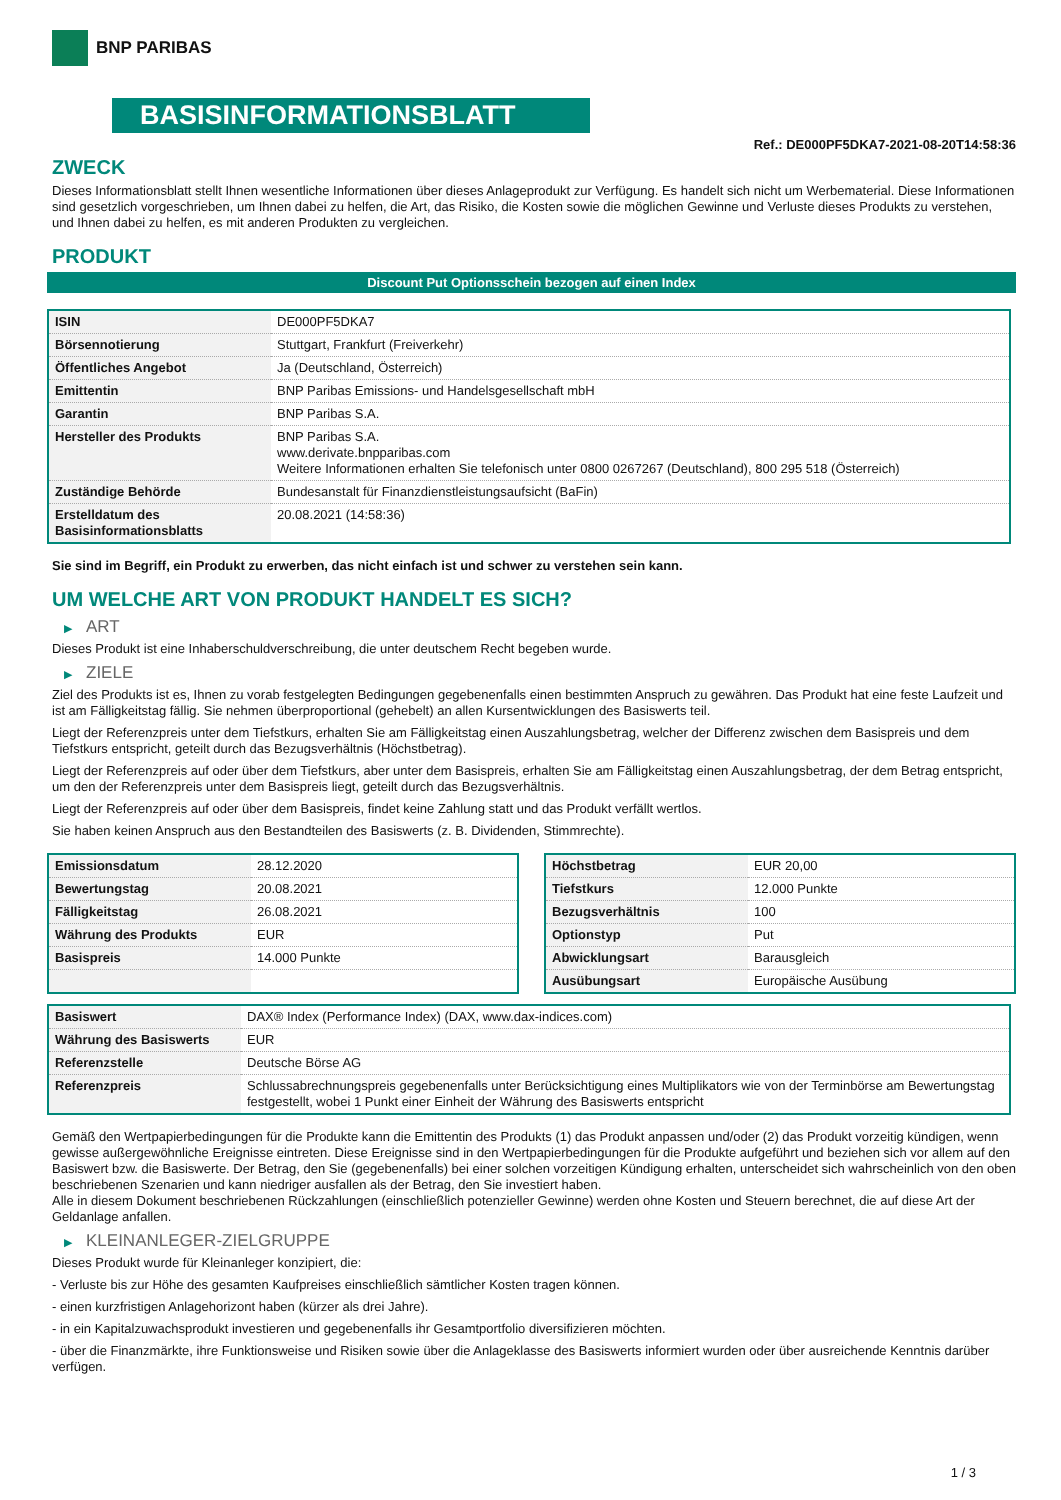BNP PARIBAS
BASISINFORMATIONSBLATT
Ref.: DE000PF5DKA7-2021-08-20T14:58:36
ZWECK
Dieses Informationsblatt stellt Ihnen wesentliche Informationen über dieses Anlageprodukt zur Verfügung. Es handelt sich nicht um Werbematerial. Diese Informationen sind gesetzlich vorgeschrieben, um Ihnen dabei zu helfen, die Art, das Risiko, die Kosten sowie die möglichen Gewinne und Verluste dieses Produkts zu verstehen, und Ihnen dabei zu helfen, es mit anderen Produkten zu vergleichen.
PRODUKT
Discount Put Optionsschein bezogen auf einen Index
| ISIN | DE000PF5DKA7 |
| Börsennotierung | Stuttgart, Frankfurt (Freiverkehr) |
| Öffentliches Angebot | Ja (Deutschland, Österreich) |
| Emittentin | BNP Paribas Emissions- und Handelsgesellschaft mbH |
| Garantin | BNP Paribas S.A. |
| Hersteller des Produkts | BNP Paribas S.A. www.derivate.bnpparibas.com Weitere Informationen erhalten Sie telefonisch unter 0800 0267267 (Deutschland), 800 295 518 (Österreich) |
| Zuständige Behörde | Bundesanstalt für Finanzdienstleistungsaufsicht (BaFin) |
| Erstelldatum des Basisinformationsblatts | 20.08.2021 (14:58:36) |
Sie sind im Begriff, ein Produkt zu erwerben, das nicht einfach ist und schwer zu verstehen sein kann.
UM WELCHE ART VON PRODUKT HANDELT ES SICH?
▶ ART
Dieses Produkt ist eine Inhaberschuldverschreibung, die unter deutschem Recht begeben wurde.
▶ ZIELE
Ziel des Produkts ist es, Ihnen zu vorab festgelegten Bedingungen gegebenenfalls einen bestimmten Anspruch zu gewähren. Das Produkt hat eine feste Laufzeit und ist am Fälligkeitstag fällig. Sie nehmen überproportional (gehebelt) an allen Kursentwicklungen des Basiswerts teil.
Liegt der Referenzpreis unter dem Tiefstkurs, erhalten Sie am Fälligkeitstag einen Auszahlungsbetrag, welcher der Differenz zwischen dem Basispreis und dem Tiefstkurs entspricht, geteilt durch das Bezugsverhältnis (Höchstbetrag).
Liegt der Referenzpreis auf oder über dem Tiefstkurs, aber unter dem Basispreis, erhalten Sie am Fälligkeitstag einen Auszahlungsbetrag, der dem Betrag entspricht, um den der Referenzpreis unter dem Basispreis liegt, geteilt durch das Bezugsverhältnis.
Liegt der Referenzpreis auf oder über dem Basispreis, findet keine Zahlung statt und das Produkt verfällt wertlos.
Sie haben keinen Anspruch aus den Bestandteilen des Basiswerts (z. B. Dividenden, Stimmrechte).
| Emissionsdatum | 28.12.2020 |
| Bewertungstag | 20.08.2021 |
| Fälligkeitstag | 26.08.2021 |
| Währung des Produkts | EUR |
| Basispreis | 14.000 Punkte |
| Höchstbetrag | EUR 20,00 |
| Tiefstkurs | 12.000 Punkte |
| Bezugsverhältnis | 100 |
| Optionstyp | Put |
| Abwicklungsart | Barausgleich |
| Ausübungsart | Europäische Ausübung |
| Basiswert | DAX® Index (Performance Index) (DAX, www.dax-indices.com) |
| Währung des Basiswerts | EUR |
| Referenzstelle | Deutsche Börse AG |
| Referenzpreis | Schlussabrechnungspreis gegebenenfalls unter Berücksichtigung eines Multiplikators wie von der Terminbörse am Bewertungstag festgestellt, wobei 1 Punkt einer Einheit der Währung des Basiswerts entspricht |
Gemäß den Wertpapierbedingungen für die Produkte kann die Emittentin des Produkts (1) das Produkt anpassen und/oder (2) das Produkt vorzeitig kündigen, wenn gewisse außergewöhnliche Ereignisse eintreten. Diese Ereignisse sind in den Wertpapierbedingungen für die Produkte aufgeführt und beziehen sich vor allem auf den Basiswert bzw. die Basiswerte. Der Betrag, den Sie (gegebenenfalls) bei einer solchen vorzeitigen Kündigung erhalten, unterscheidet sich wahrscheinlich von den oben beschriebenen Szenarien und kann niedriger ausfallen als der Betrag, den Sie investiert haben.
Alle in diesem Dokument beschriebenen Rückzahlungen (einschließlich potenzieller Gewinne) werden ohne Kosten und Steuern berechnet, die auf diese Art der Geldanlage anfallen.
▶ KLEINANLEGER-ZIELGRUPPE
Dieses Produkt wurde für Kleinanleger konzipiert, die:
- Verluste bis zur Höhe des gesamten Kaufpreises einschließlich sämtlicher Kosten tragen können.
- einen kurzfristigen Anlagehorizont haben (kürzer als drei Jahre).
- in ein Kapitalzuwachsprodukt investieren und gegebenenfalls ihr Gesamtportfolio diversifizieren möchten.
- über die Finanzmärkte, ihre Funktionsweise und Risiken sowie über die Anlageklasse des Basiswerts informiert wurden oder über ausreichende Kenntnis darüber verfügen.
1 / 3